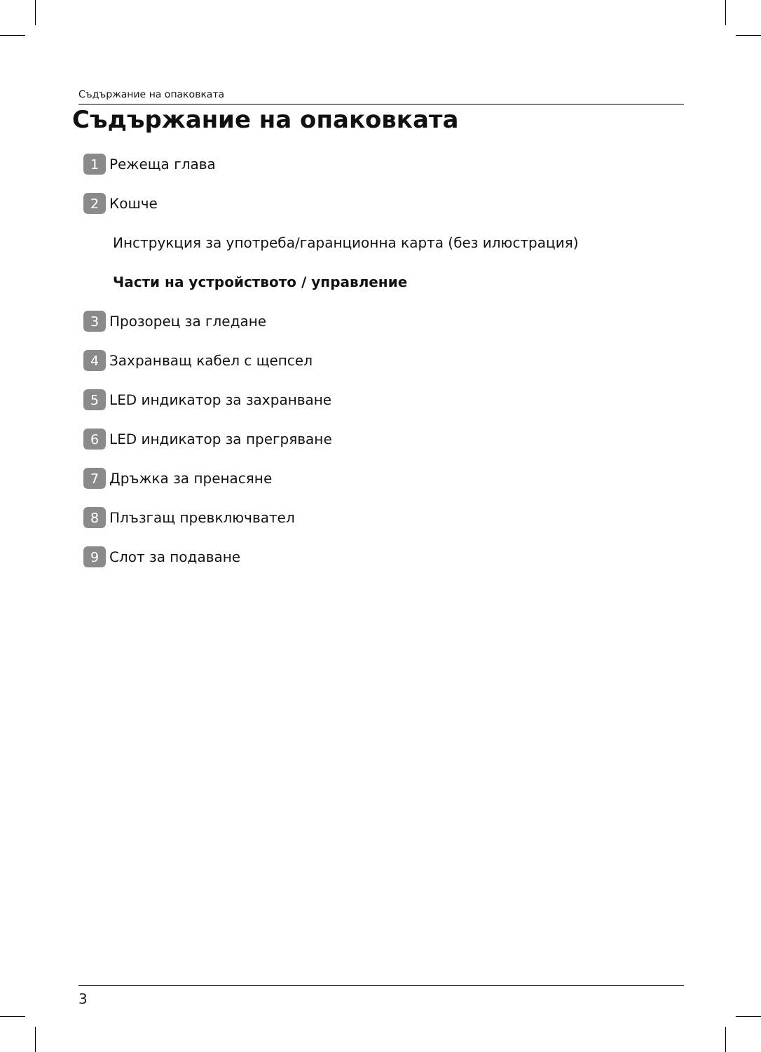Съдържание на опаковката
Съдържание на опаковката
1 Режеща глава
2 Кошче
Инструкция за употреба/гаранционна карта (без илюстрация)
Части на устройството / управление
3 Прозорец за гледане
4 Захранващ кабел с щепсел
5 LED индикатор за захранване
6 LED индикатор за прегряване
7 Дръжка за пренасяне
8 Плъзгащ превключвател
9 Слот за подаване
3